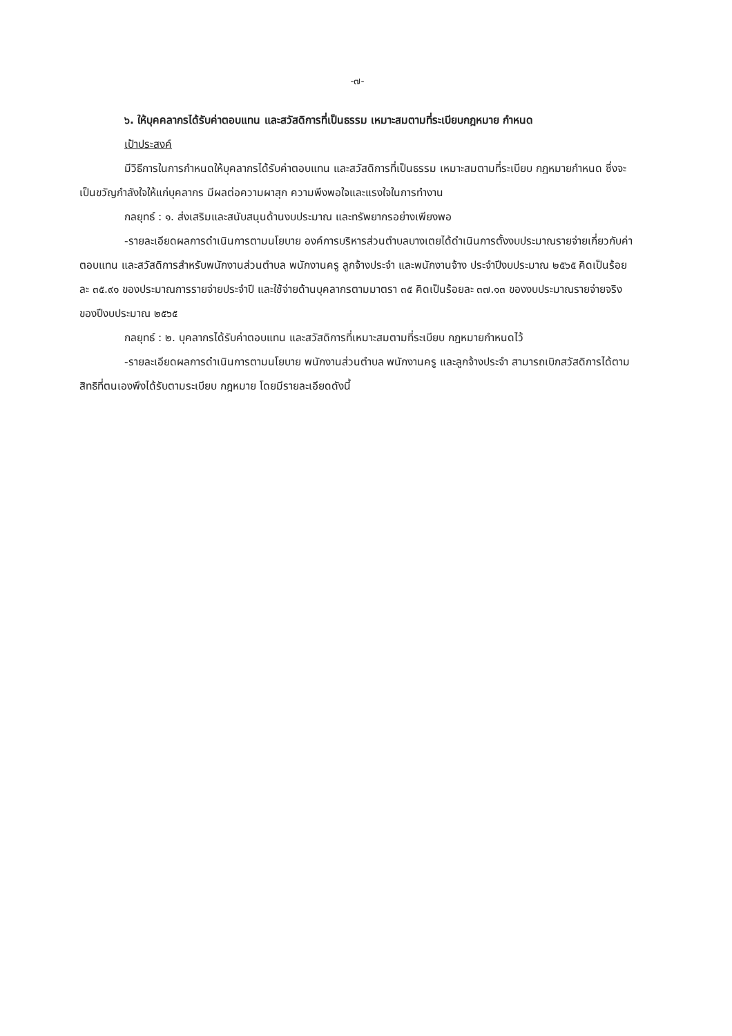-๗-
๖. ให้บุคคลากรได้รับค่าตอบแทน และสวัสดิการที่เป็นธรรม เหมาะสมตามที่ระเบียบกฎหมาย กำหนด
เป้าประสงค์
มีวิธีการในการกำหนดให้บุคลากรได้รับค่าตอบแทน และสวัสดิการที่เป็นธรรม เหมาะสมตามที่ระเบียบ กฎหมายกำหนด ซึ่งจะเป็นขวัญกำลังใจให้แก่บุคลากร มีผลต่อความผาสุก ความพึงพอใจและแรงใจในการทำงาน
กลยุทธ์ : ๑. ส่งเสริมและสนับสนุนด้านงบประมาณ และทรัพยากรอย่างเพียงพอ
-รายละเอียดผลการดำเนินการตามนโยบาย องค์การบริหารส่วนตำบลบางเตยได้ดำเนินการตั้งงบประมาณรายจ่ายเกี่ยวกับค่าตอบแทน และสวัสดิการสำหรับพนักงานส่วนตำบล พนักงานครู ลูกจ้างประจำ และพนักงานจ้าง ประจำปีงบประมาณ ๒๕๖๕ คิดเป็นร้อยละ ๓๕.๙๑ ของประมาณการรายจ่ายประจำปี และใช้จ่ายด้านบุคลากรตามมาตรา ๓๕ คิดเป็นร้อยละ ๓๗.๑๓ ของงบประมาณรายจ่ายจริงของปีงบประมาณ ๒๕๖๕
กลยุทธ์ : ๒. บุคลากรได้รับค่าตอบแทน และสวัสดิการที่เหมาะสมตามที่ระเบียบ กฎหมายกำหนดไว้
-รายละเอียดผลการดำเนินการตามนโยบาย พนักงานส่วนตำบล พนักงานครู และลูกจ้างประจำ สามารถเบิกสวัสดิการได้ตามสิทธิที่ตนเองพึงได้รับตามระเบียบ กฎหมาย โดยมีรายละเอียดดังนี้